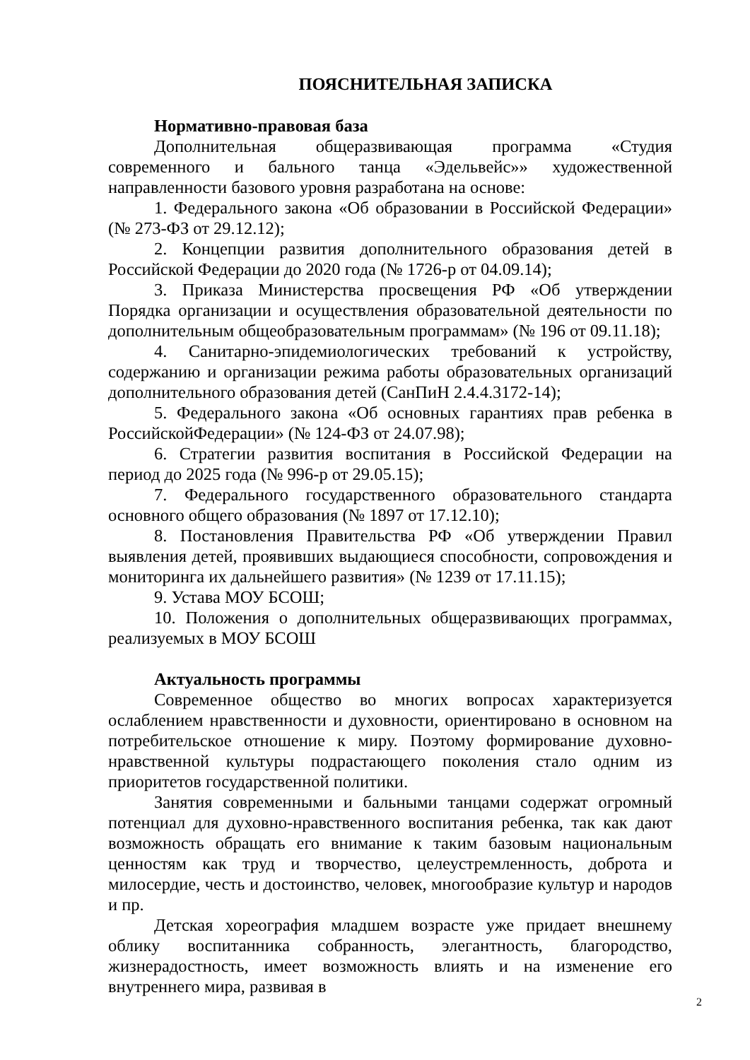ПОЯСНИТЕЛЬНАЯ ЗАПИСКА
Нормативно-правовая база
Дополнительная общеразвивающая программа «Студия современного и бального танца «Эдельвейс»» художественной направленности базового уровня разработана на основе:
1. Федерального закона «Об образовании в Российской Федерации» (№ 273-ФЗ от 29.12.12);
2. Концепции развития дополнительного образования детей в Российской Федерации до 2020 года (№ 1726-р от 04.09.14);
3. Приказа Министерства просвещения РФ «Об утверждении Порядка организации и осуществления образовательной деятельности по дополнительным общеобразовательным программам» (№ 196 от 09.11.18);
4. Санитарно-эпидемиологических требований к устройству, содержанию и организации режима работы образовательных организаций дополнительного образования детей (СанПиН 2.4.4.3172-14);
5. Федерального закона «Об основных гарантиях прав ребенка в РоссийскойФедерации» (№ 124-ФЗ от 24.07.98);
6. Стратегии развития воспитания в Российской Федерации на период до 2025 года (№ 996-р от 29.05.15);
7. Федерального государственного образовательного стандарта основного общего образования (№ 1897 от 17.12.10);
8. Постановления Правительства РФ «Об утверждении Правил выявления детей, проявивших выдающиеся способности, сопровождения и мониторинга их дальнейшего развития» (№ 1239 от 17.11.15);
9. Устава МОУ БСОШ;
10. Положения о дополнительных общеразвивающих программах, реализуемых в МОУ БСОШ
Актуальность программы
Современное общество во многих вопросах характеризуется ослаблением нравственности и духовности, ориентировано в основном на потребительское отношение к миру. Поэтому формирование духовно-нравственной культуры подрастающего поколения стало одним из приоритетов государственной политики.
Занятия современными и бальными танцами содержат огромный потенциал для духовно-нравственного воспитания ребенка, так как дают возможность обращать его внимание к таким базовым национальным ценностям как труд и творчество, целеустремленность, доброта и милосердие, честь и достоинство, человек, многообразие культур и народов и пр.
Детская хореография младшем возрасте уже придает внешнему облику воспитанника собранность, элегантность, благородство, жизнерадостность, имеет возможность влиять и на изменение его внутреннего мира, развивая в
2